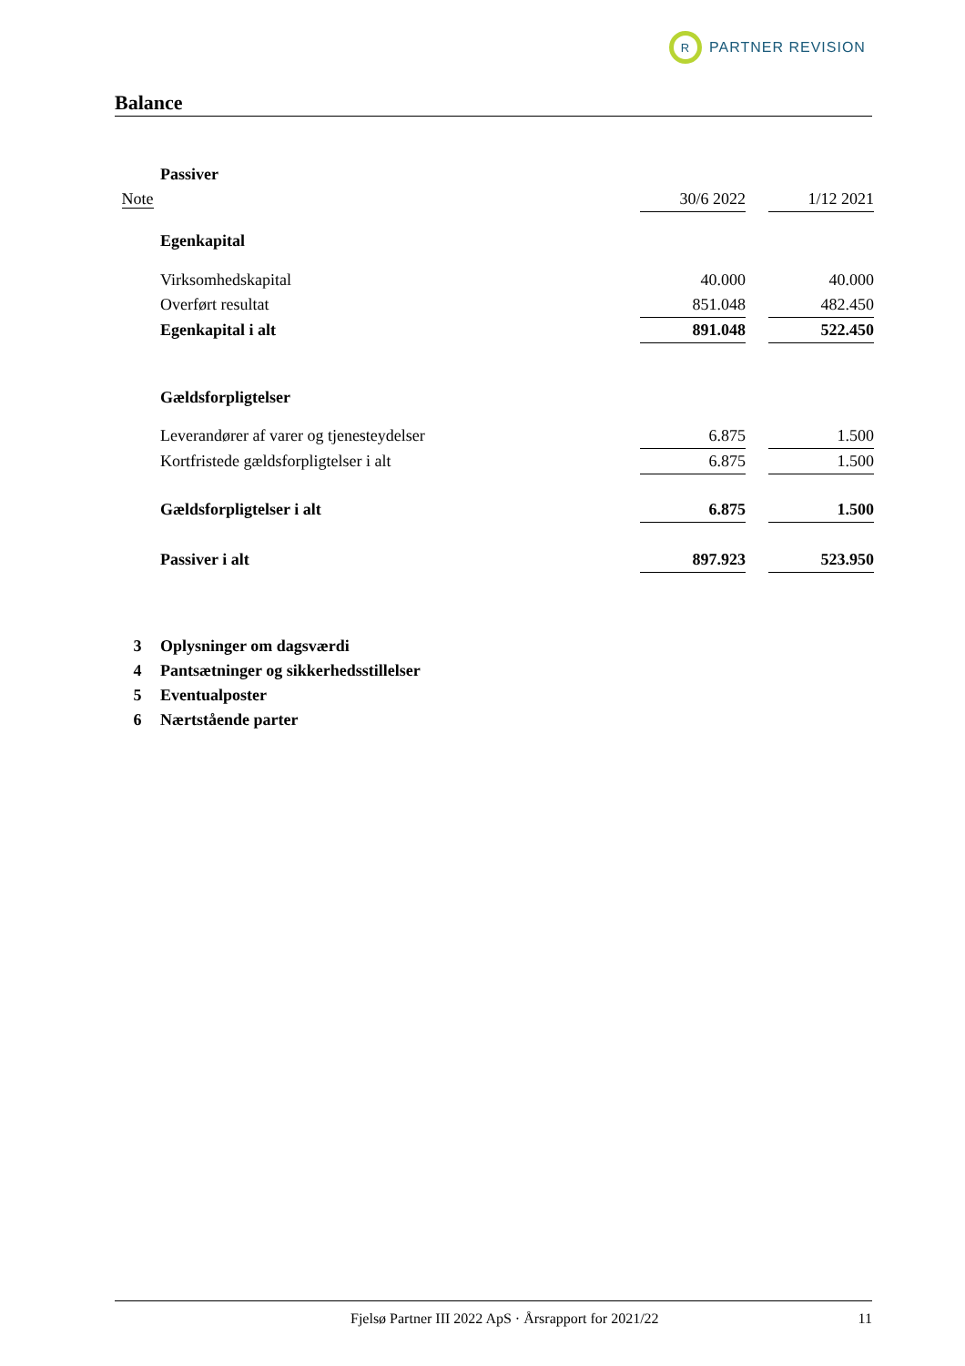R PARTNER REVISION
Balance
| | Passiver | | | |
| Note | | 30/6 2022 | | 1/12 2021 |
| | Egenkapital | | | |
| | Virksomhedskapital | 40.000 | | 40.000 |
| | Overført resultat | 851.048 | | 482.450 |
| | Egenkapital i alt | 891.048 | | 522.450 |
| | Gældsforpligtelser | | | |
| | Leverandører af varer og tjenesteydelser | 6.875 | | 1.500 |
| | Kortfristede gældsforpligtelser i alt | 6.875 | | 1.500 |
| | Gældsforpligtelser i alt | 6.875 | | 1.500 |
| | Passiver i alt | 897.923 | | 523.950 |
| 3 | Oplysninger om dagsværdi | | | |
| 4 | Pantsætninger og sikkerhedsstillelser | | | |
| 5 | Eventualposter | | | |
| 6 | Nærtstående parter | | | |
Fjelsø Partner III 2022 ApS · Årsrapport for 2021/22 11